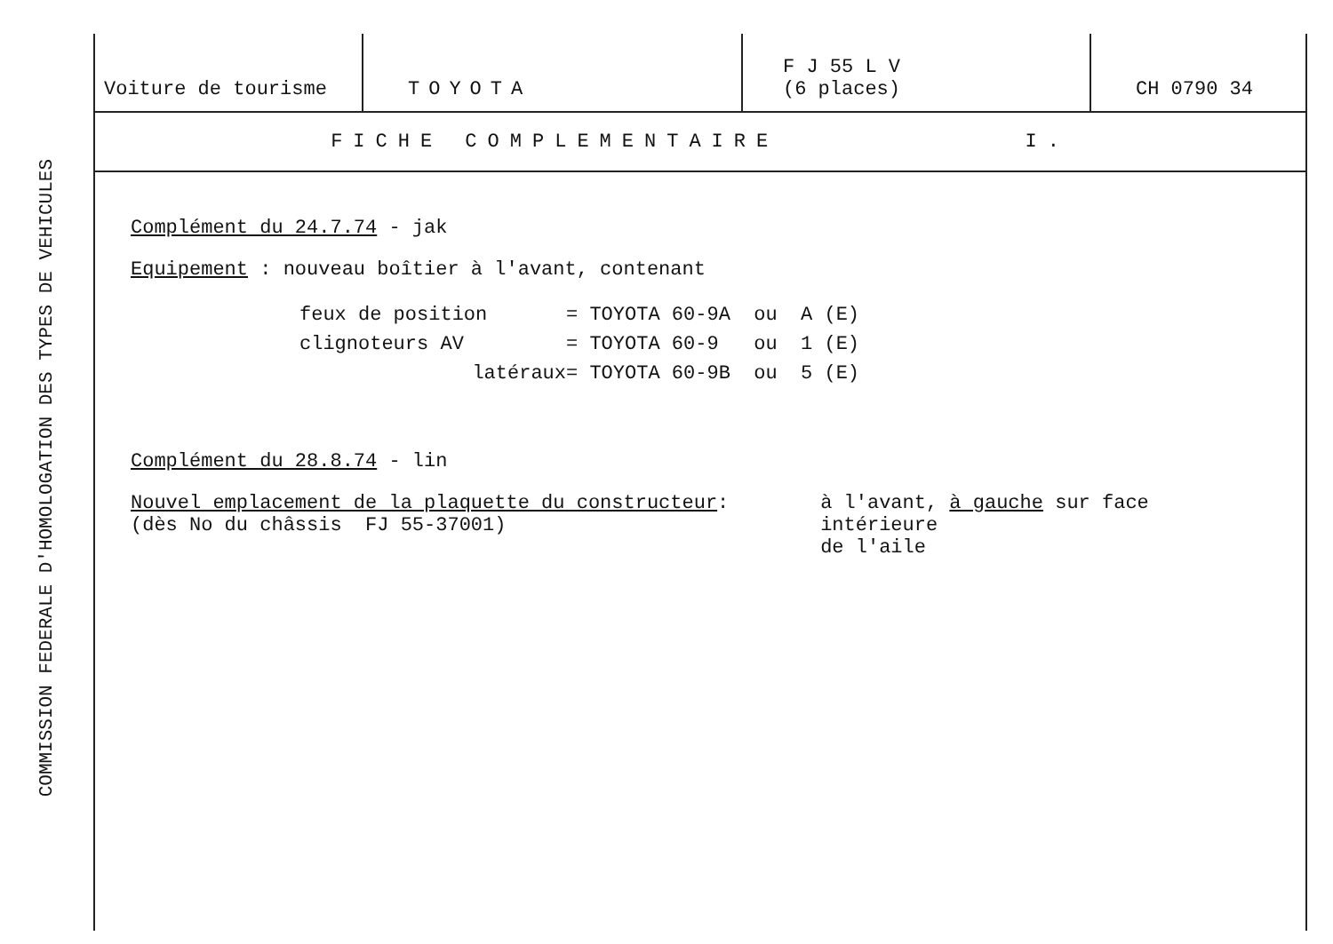COMMISSION FEDERALE D'HOMOLOGATION DES TYPES DE VEHICULES
| Voiture de tourisme | TOYOTA | F J 55 L V (6 places) | CH 0790 34 |
FICHE COMPLEMENTAIRE I.
Complément du 24.7.74 - jak
Equipement : nouveau boîtier à l'avant, contenant
feux de position = TOYOTA 60-9A ou A (E)
clignoteurs AV = TOYOTA 60-9 ou 1 (E)
latéraux = TOYOTA 60-9B ou 5 (E)
Complément du 28.8.74 - lin
Nouvel emplacement de la plaquette du constructeur:
(dès No du châssis FJ 55-37001) à l'avant, à gauche sur face intérieure
de l'aile